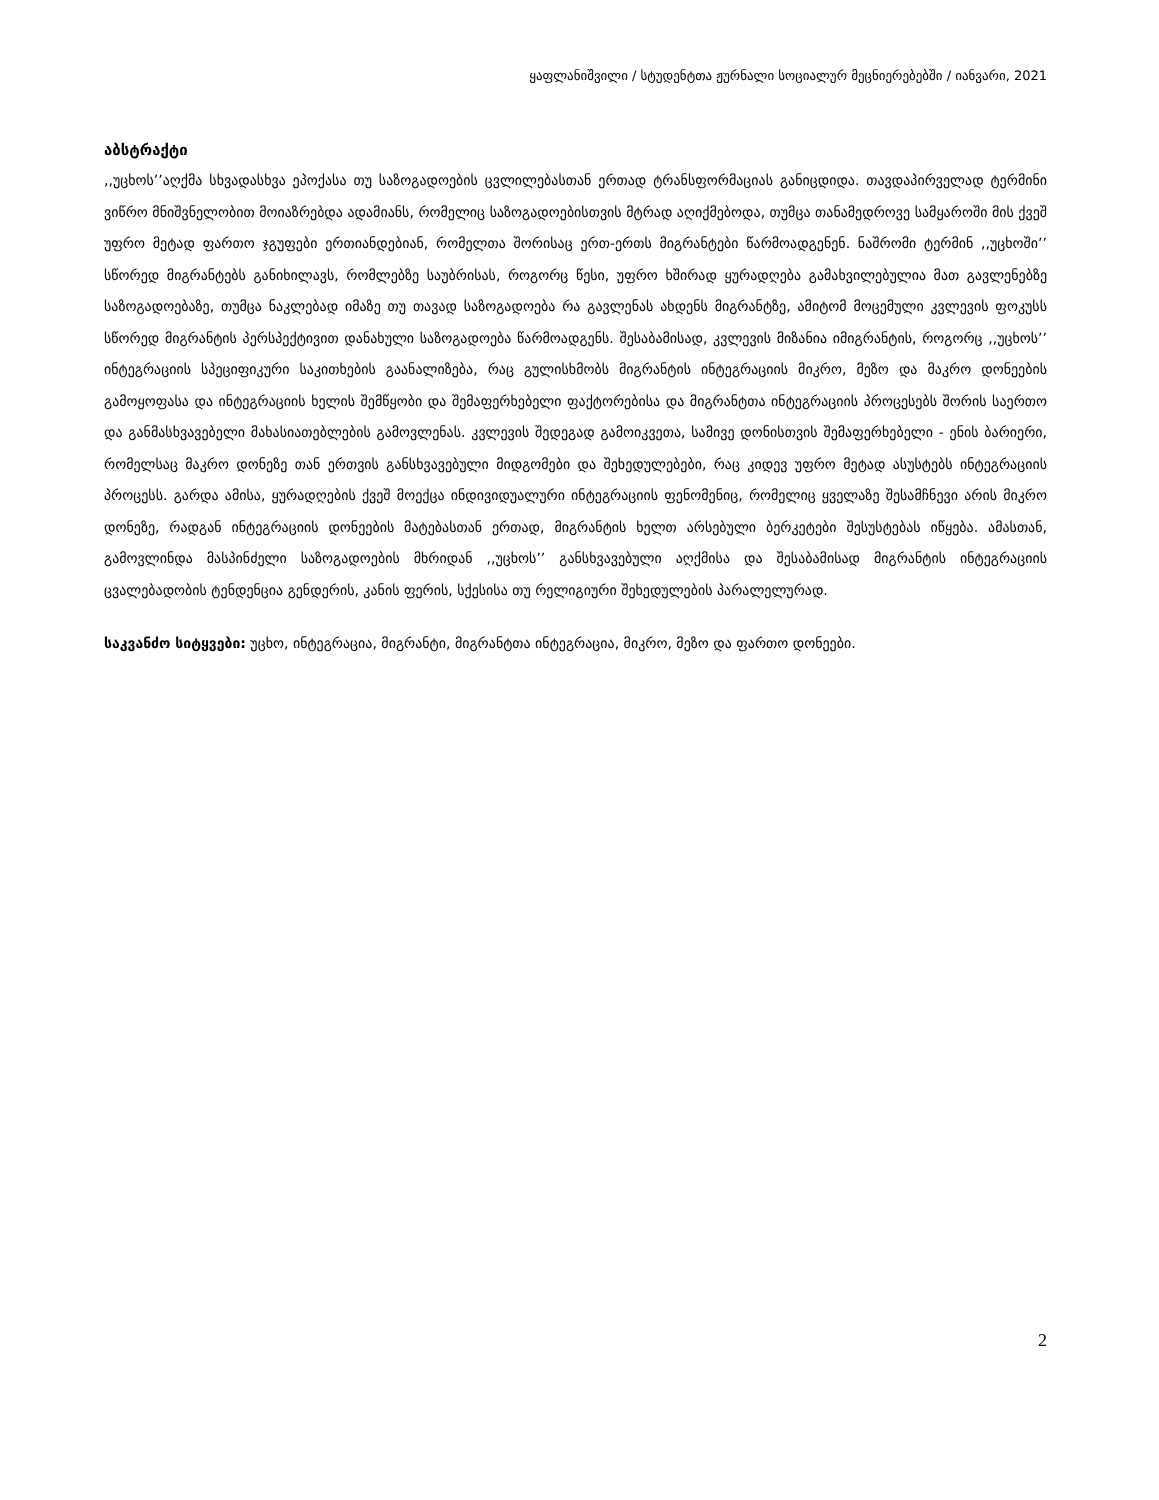ყაფლანიშვილი / სტუდენტთა ჟურნალი სოციალურ მეცნიერებებში / იანვარი, 2021
აბსტრაქტი
,,უცხოს’’აღქმა სხვადასხვა ეპოქასა თუ საზოგადოების ცვლილებასთან ერთად ტრანსფორმაციას განიცდიდა. თავდაპირველად ტერმინი ვიწრო მნიშვნელობით მოიაზრებდა ადამიანს, რომელიც საზოგადოებისთვის მტრად აღიქმებოდა, თუმცა თანამედროვე სამყაროში მის ქვეშ უფრო მეტად ფართო ჯგუფები ერთიანდებიან, რომელთა შორისაც ერთ-ერთს მიგრანტები წარმოადგენენ. ნაშრომი ტერმინ ,,უცხოში’’ სწორედ მიგრანტებს განიხილავს, რომლებზე საუბრისას, როგორც წესი, უფრო ხშირად ყურადღება გამახვილებულია მათ გავლენებზე საზოგადოებაზე, თუმცა ნაკლებად იმაზე თუ თავად საზოგადოება რა გავლენას ახდენს მიგრანტზე, ამიტომ მოცემული კვლევის ფოკუსს სწორედ მიგრანტის პერსპექტივით დანახული საზოგადოება წარმოადგენს. შესაბამისად, კვლევის მიზანია იმიგრანტის, როგორც ,,უცხოს’’ ინტეგრაციის სპეციფიკური საკითხების გაანალიზება, რაც გულისხმობს მიგრანტის ინტეგრაციის მიკრო, მეზო და მაკრო დონეების გამოყოფასა და ინტეგრაციის ხელის შემწყობი და შემაფერხებელი ფაქტორებისა და მიგრანტთა ინტეგრაციის პროცესებს შორის საერთო და განმასხვავებელი მახასიათებლების გამოვლენას. კვლევის შედეგად გამოიკვეთა, სამივე დონისთვის შემაფერხებელი - ენის ბარიერი, რომელსაც მაკრო დონეზე თან ერთვის განსხვავებული მიდგომები და შეხედულებები, რაც კიდევ უფრო მეტად ასუსტებს ინტეგრაციის პროცესს. გარდა ამისა, ყურადღების ქვეშ მოექცა ინდივიდუალური ინტეგრაციის ფენომენიც, რომელიც ყველაზე შესამჩნევი არის მიკრო დონეზე, რადგან ინტეგრაციის დონეების მატებასთან ერთად, მიგრანტის ხელთ არსებული ბერკეტები შესუსტებას იწყება. ამასთან, გამოვლინდა მასპინძელი საზოგადოების მხრიდან ,,უცხოს’’ განსხვავებული აღქმისა და შესაბამისად მიგრანტის ინტეგრაციის ცვალებადობის ტენდენცია გენდერის, კანის ფერის, სქესისა თუ რელიგიური შეხედულების პარალელურად.
საკვანძო სიტყვები: უცხო, ინტეგრაცია, მიგრანტი, მიგრანტთა ინტეგრაცია, მიკრო, მეზო და ფართო დონეები.
2